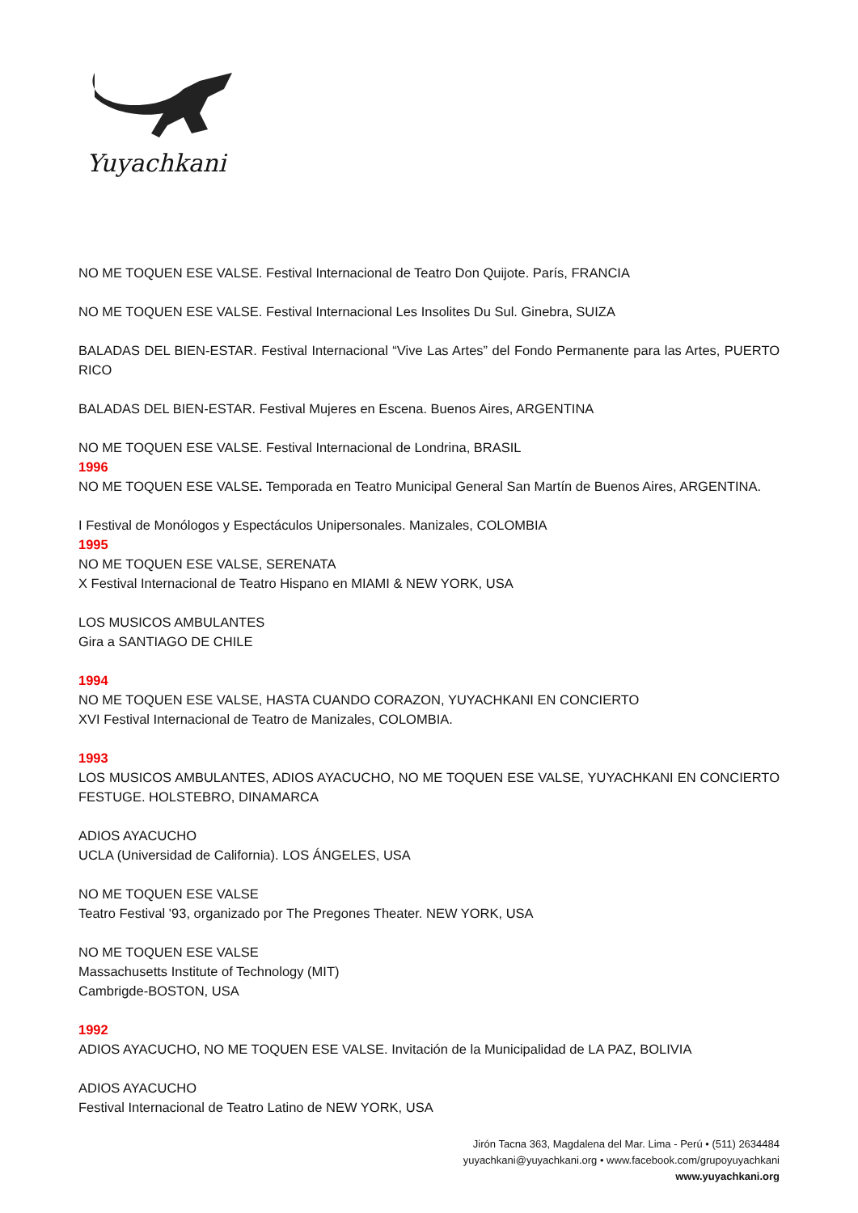Yuyachkani
NO ME TOQUEN ESE VALSE. Festival Internacional de Teatro Don Quijote. París, FRANCIA
NO ME TOQUEN ESE VALSE. Festival Internacional Les Insolites Du Sul. Ginebra, SUIZA
BALADAS DEL BIEN-ESTAR. Festival Internacional “Vive Las Artes” del Fondo Permanente para las Artes, PUERTO RICO
BALADAS DEL BIEN-ESTAR. Festival Mujeres en Escena. Buenos Aires, ARGENTINA
NO ME TOQUEN ESE VALSE. Festival Internacional de Londrina, BRASIL
1996
NO ME TOQUEN ESE VALSE. Temporada en Teatro Municipal General San Martín de Buenos Aires, ARGENTINA.
I Festival de Monólogos y Espectáculos Unipersonales. Manizales, COLOMBIA
1995
NO ME TOQUEN ESE VALSE, SERENATA
X Festival Internacional de Teatro Hispano en MIAMI & NEW YORK, USA
LOS MUSICOS AMBULANTES
Gira a SANTIAGO DE CHILE
1994
NO ME TOQUEN ESE VALSE, HASTA CUANDO CORAZON, YUYACHKANI EN CONCIERTO
XVI Festival Internacional de Teatro de Manizales, COLOMBIA.
1993
LOS MUSICOS AMBULANTES, ADIOS AYACUCHO, NO ME TOQUEN ESE VALSE, YUYACHKANI EN CONCIERTO FESTUGE. HOLSTEBRO, DINAMARCA
ADIOS AYACUCHO
UCLA (Universidad de California). LOS ÁNGELES, USA
NO ME TOQUEN ESE VALSE
Teatro Festival '93, organizado por The Pregones Theater. NEW YORK, USA
NO ME TOQUEN ESE VALSE
Massachusetts Institute of Technology (MIT)
Cambrigde-BOSTON, USA
1992
ADIOS AYACUCHO, NO ME TOQUEN ESE VALSE. Invitación de la Municipalidad de LA PAZ, BOLIVIA
ADIOS AYACUCHO
Festival Internacional de Teatro Latino de NEW YORK, USA
Jirón Tacna 363, Magdalena del Mar. Lima - Perú • (511) 2634484
yuyachkani@yuyachkani.org • www.facebook.com/grupoyuyachkani
www.yuyachkani.org